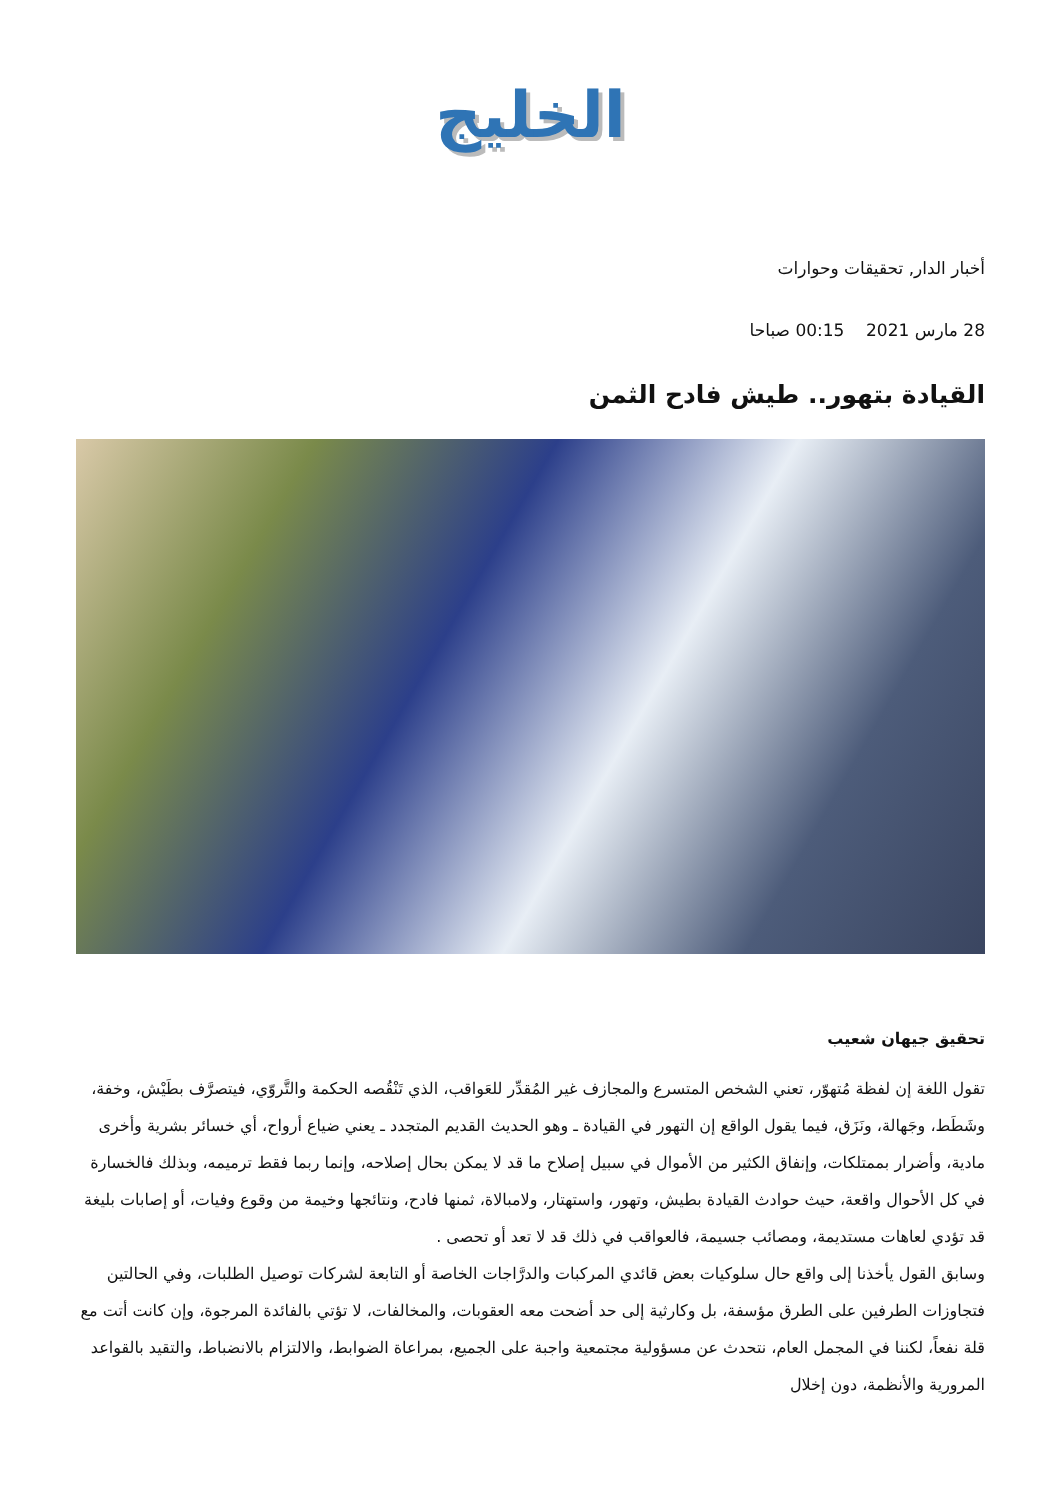الخليج
أخبار الدار, تحقيقات وحوارات
28 مارس 2021 00:15 صباحا
القيادة بتهور.. طيش فادح الثمن
تحقيق جيهان شعيب
تقول اللغة إن لفظة مُتهوّر، تعني الشخص المتسرع والمجازف غير المُقدِّر للعَواقب، الذي تَنْقُصه الحكمة والتَّروّي، فيتصرَّف بطَيْش، وخفة، وشَطَط، وجَهالة، ونَزَق، فيما يقول الواقع إن التهور في القيادة ـ وهو الحديث القديم المتجدد ـ يعني ضياع أرواح، أي خسائر بشرية وأخرى مادية، وأضرار بممتلكات، وإنفاق الكثير من الأموال في سبيل إصلاح ما قد لا يمكن بحال إصلاحه، وإنما ربما فقط ترميمه، وبذلك فالخسارة في كل الأحوال واقعة، حيث حوادث القيادة بطيش، وتهور، واستهتار، ولامبالاة، ثمنها فادح، ونتائجها وخيمة من وقوع وفيات، أو إصابات بليغة قد تؤدي لعاهات مستديمة، ومصائب جسيمة، فالعواقب في ذلك قد لا تعد أو تحصى .
وسابق القول يأخذنا إلى واقع حال سلوكيات بعض قائدي المركبات والدرَّاجات الخاصة أو التابعة لشركات توصيل الطلبات، وفي الحالتين فتجاوزات الطرفين على الطرق مؤسفة، بل وكارثية إلى حد أضحت معه العقوبات، والمخالفات، لا تؤتي بالفائدة المرجوة، وإن كانت أتت مع قلة نفعاً، لكننا في المجمل العام، نتحدث عن مسؤولية مجتمعية واجبة على الجميع، بمراعاة الضوابط، والالتزام بالانضباط، والتقيد بالقواعد المرورية والأنظمة، دون إخلال